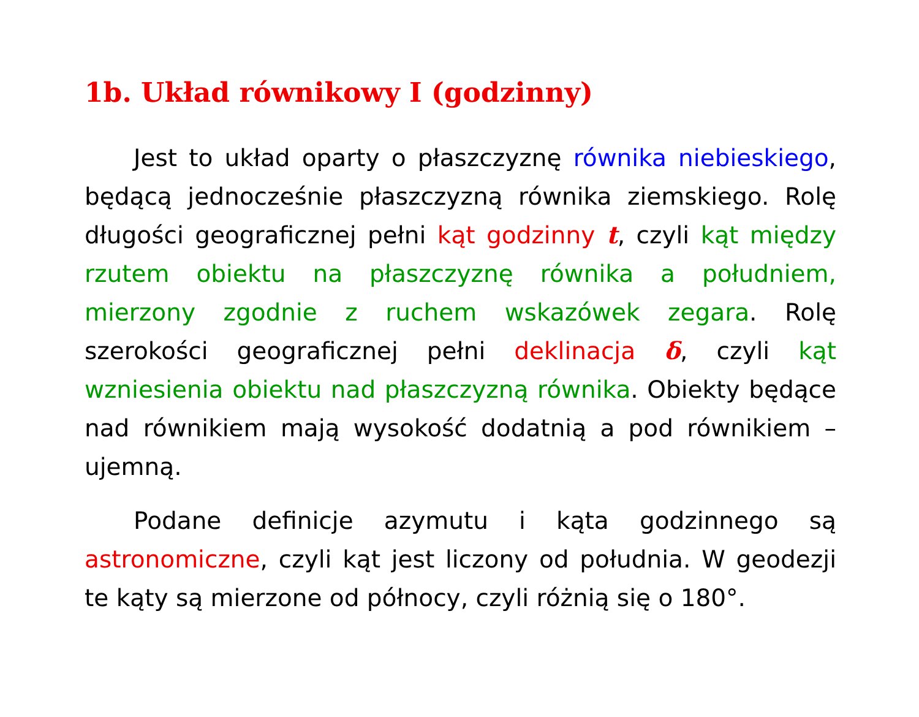1b. Układ równikowy I (godzinny)
Jest to układ oparty o płaszczyznę równika niebieskiego, będącą jednocześnie płaszczyzną równika ziemskiego. Rolę długości geograficznej pełni kąt godzinny t, czyli kąt między rzutem obiektu na płaszczyznę równika a południem, mierzony zgodnie z ruchem wskazówek zegara. Rolę szerokości geograficznej pełni deklinacja δ, czyli kąt wzniesienia obiektu nad płaszczyzną równika. Obiekty będące nad równikiem mają wysokość dodatnią a pod równikiem – ujemną.
Podane definicje azymutu i kąta godzinnego są astronomiczne, czyli kąt jest liczony od południa. W geodezji te kąty są mierzone od północy, czyli różnią się o 180°.